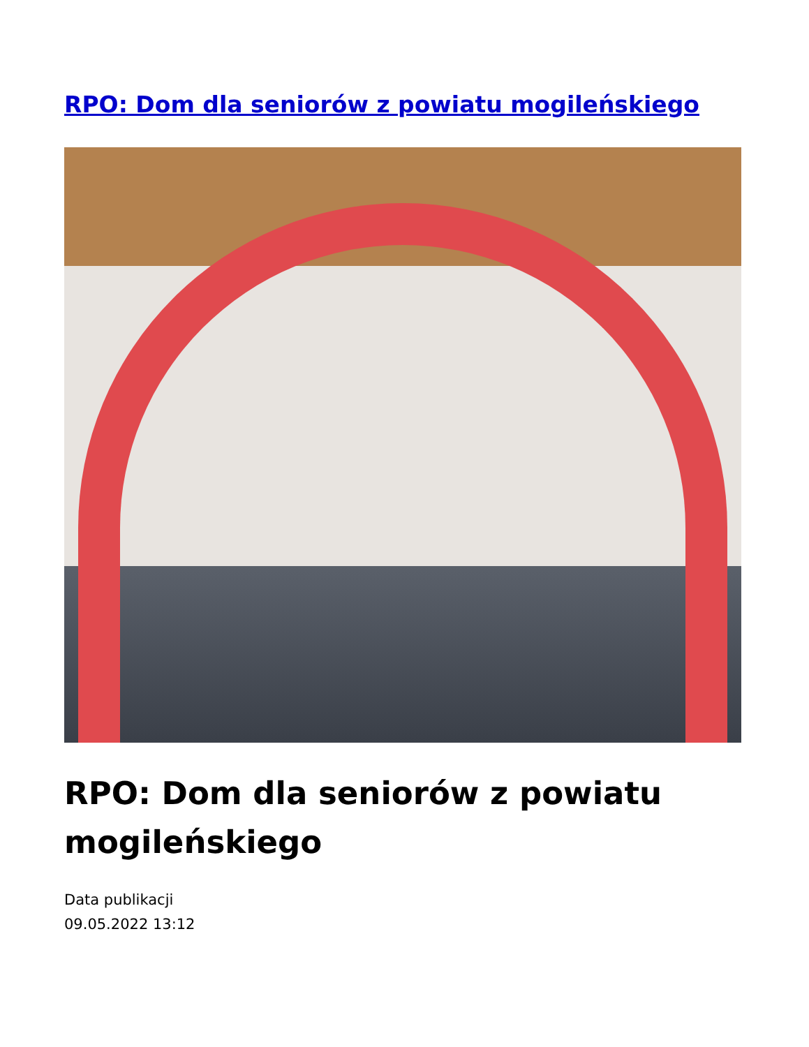RPO: Dom dla seniorów z powiatu mogileńskiego
RPO: Dom dla seniorów z powiatu mogileńskiego
Data publikacji
09.05.2022 13:12